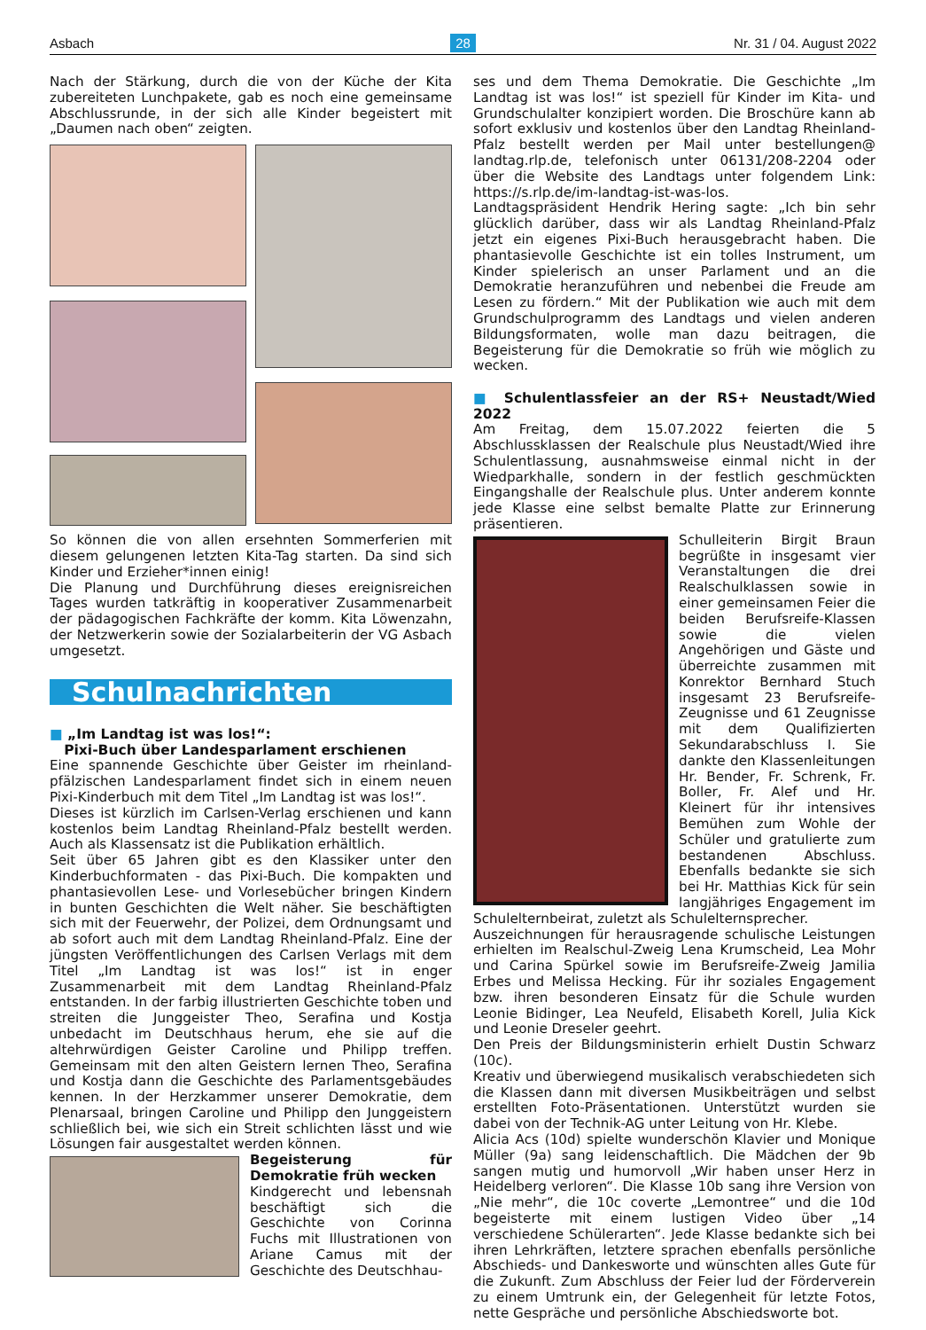Asbach 28 Nr. 31 / 04. August 2022
Nach der Stärkung, durch die von der Küche der Kita zubereiteten Lunchpakete, gab es noch eine gemeinsame Abschlussrunde, in der sich alle Kinder begeistert mit „Daumen nach oben“ zeigten.
So können die von allen ersehnten Sommerferien mit diesem gelungenen letzten Kita-Tag starten. Da sind sich Kinder und Erzieher*innen einig!
Die Planung und Durchführung dieses ereignisreichen Tages wurden tatkräftig in kooperativer Zusammenarbeit der pädagogischen Fachkräfte der komm. Kita Löwenzahn, der Netzwerkerin sowie der Sozialarbeiterin der VG Asbach umgesetzt.
Schulnachrichten
■ „Im Landtag ist was los!“:
Pixi-Buch über Landesparlament erschienen
Eine spannende Geschichte über Geister im rheinland-pfälzischen Landesparlament findet sich in einem neuen Pixi-Kinderbuch mit dem Titel „Im Landtag ist was los!“.
Dieses ist kürzlich im Carlsen-Verlag erschienen und kann kostenlos beim Landtag Rheinland-Pfalz bestellt werden. Auch als Klassensatz ist die Publikation erhältlich.
Seit über 65 Jahren gibt es den Klassiker unter den Kinderbuchformaten - das Pixi-Buch. Die kompakten und phantasievollen Lese- und Vorlesebücher bringen Kindern in bunten Geschichten die Welt näher. Sie beschäftigten sich mit der Feuerwehr, der Polizei, dem Ordnungsamt und ab sofort auch mit dem Landtag Rheinland-Pfalz. Eine der jüngsten Veröffentlichungen des Carlsen Verlags mit dem Titel „Im Landtag ist was los!“ ist in enger Zusammenarbeit mit dem Landtag Rheinland-Pfalz entstanden. In der farbig illustrierten Geschichte toben und streiten die Junggeister Theo, Serafina und Kostja unbedacht im Deutschhaus herum, ehe sie auf die altehrwürdigen Geister Caroline und Philipp treffen. Gemeinsam mit den alten Geistern lernen Theo, Serafina und Kostja dann die Geschichte des Parlamentsgebäudes kennen. In der Herzkammer unserer Demokratie, dem Plenarsaal, bringen Caroline und Philipp den Junggeistern schließlich bei, wie sich ein Streit schlichten lässt und wie Lösungen fair ausgestaltet werden können.
Begeisterung für Demokratie früh wecken
Kindgerecht und lebensnah beschäftigt sich die Geschichte von Corinna Fuchs mit Illustrationen von Ariane Camus mit der Geschichte des Deutschhau-
ses und dem Thema Demokratie. Die Geschichte „Im Landtag ist was los!“ ist speziell für Kinder im Kita- und Grundschulalter konzipiert worden. Die Broschüre kann ab sofort exklusiv und kostenlos über den Landtag Rheinland-Pfalz bestellt werden per Mail unter bestellungen@ landtag.rlp.de, telefonisch unter 06131/208-2204 oder über die Website des Landtags unter folgendem Link: https://s.rlp.de/im-landtag-ist-was-los.
Landtagspräsident Hendrik Hering sagte: „Ich bin sehr glücklich darüber, dass wir als Landtag Rheinland-Pfalz jetzt ein eigenes Pixi-Buch herausgebracht haben. Die phantasievolle Geschichte ist ein tolles Instrument, um Kinder spielerisch an unser Parlament und an die Demokratie heranzuführen und nebenbei die Freude am Lesen zu fördern.“ Mit der Publikation wie auch mit dem Grundschulprogramm des Landtags und vielen anderen Bildungsformaten, wolle man dazu beitragen, die Begeisterung für die Demokratie so früh wie möglich zu wecken.
■ Schulentlassfeier an der RS+ Neustadt/Wied 2022
Am Freitag, dem 15.07.2022 feierten die 5 Abschlussklassen der Realschule plus Neustadt/Wied ihre Schulentlassung, ausnahmsweise einmal nicht in der Wiedparkhalle, sondern in der festlich geschmückten Eingangshalle der Realschule plus. Unter anderem konnte jede Klasse eine selbst bemalte Platte zur Erinnerung präsentieren.
Schulleiterin Birgit Braun begrüßte in insgesamt vier Veranstaltungen die drei Realschulklassen sowie in einer gemeinsamen Feier die beiden Berufsreife-Klassen sowie die vielen Angehörigen und Gäste und überreichte zusammen mit Konrektor Bernhard Stuch insgesamt 23 Berufsreife-Zeugnisse und 61 Zeugnisse mit dem Qualifizierten Sekundarabschluss I. Sie dankte den Klassenleitungen Hr. Bender, Fr. Schrenk, Fr. Boller, Fr. Alef und Hr. Kleinert für ihr intensives Bemühen zum Wohle der Schüler und gratulierte zum bestandenen Abschluss. Ebenfalls bedankte sie sich bei Hr. Matthias Kick für sein langjähriges Engagement im Schulelternbeirat, zuletzt als Schulelternsprecher.
Auszeichnungen für herausragende schulische Leistungen erhielten im Realschul-Zweig Lena Krumscheid, Lea Mohr und Carina Spürkel sowie im Berufsreife-Zweig Jamilia Erbes und Melissa Hecking. Für ihr soziales Engagement bzw. ihren besonderen Einsatz für die Schule wurden Leonie Bidinger, Lea Neufeld, Elisabeth Korell, Julia Kick und Leonie Dreseler geehrt.
Den Preis der Bildungsministerin erhielt Dustin Schwarz (10c).
Kreativ und überwiegend musikalisch verabschiedeten sich die Klassen dann mit diversen Musikbeiträgen und selbst erstellten Foto-Präsentationen. Unterstützt wurden sie dabei von der Technik-AG unter Leitung von Hr. Klebe.
Alicia Acs (10d) spielte wunderschön Klavier und Monique Müller (9a) sang leidenschaftlich. Die Mädchen der 9b sangen mutig und humorvoll „Wir haben unser Herz in Heidelberg verloren“. Die Klasse 10b sang ihre Version von „Nie mehr“, die 10c coverte „Lemontree“ und die 10d begeisterte mit einem lustigen Video über „14 verschiedene Schülerarten“. Jede Klasse bedankte sich bei ihren Lehrkräften, letztere sprachen ebenfalls persönliche Abschieds- und Dankesworte und wünschten alles Gute für die Zukunft. Zum Abschluss der Feier lud der Förderverein zu einem Umtrunk ein, der Gelegenheit für letzte Fotos, nette Gespräche und persönliche Abschiedsworte bot.